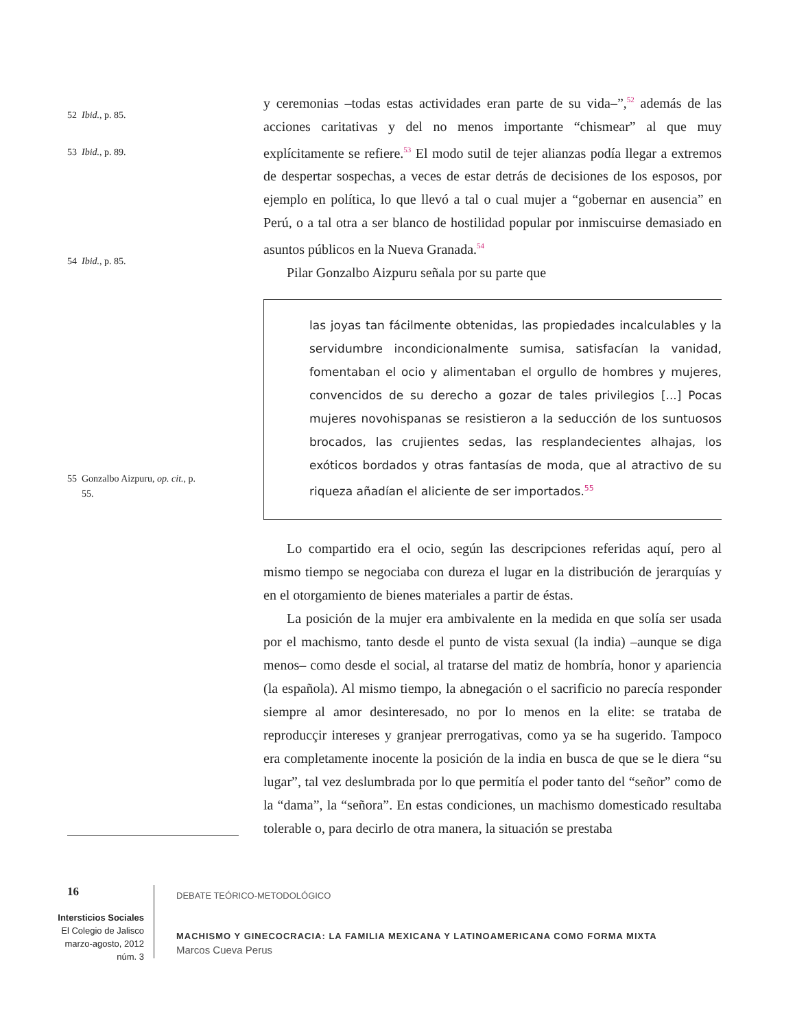52 Ibid., p. 85.
53 Ibid., p. 89.
54 Ibid., p. 85.
55 Gonzalbo Aizpuru, op. cit., p.
55.
y ceremonias –todas estas actividades eran parte de su vida–”,<sup>52</sup> además de las acciones caritativas y del no menos importante “chismear” al que muy explícitamente se refiere.<sup>53</sup> El modo sutil de tejer alianzas podía llegar a extremos de despertar sospechas, a veces de estar detrás de decisiones de los esposos, por ejemplo en política, lo que llevó a tal o cual mujer a “gobernar en ausencia” en Perú, o a tal otra a ser blanco de hostilidad popular por inmiscuirse demasiado en asuntos públicos en la Nueva Granada.<sup>54</sup>
Pilar Gonzalbo Aizpuru señala por su parte que
las joyas tan fácilmente obtenidas, las propiedades incalculables y la servidumbre incondicionalmente sumisa, satisfacían la vanidad, fomentaban el ocio y alimentaban el orgullo de hombres y mujeres, convencidos de su derecho a gozar de tales privilegios [...] Pocas mujeres novohispanas se resistieron a la seducción de los suntuosos brocados, las crujientes sedas, las resplandecientes alhajas, los exóticos bordados y otras fantasías de moda, que al atractivo de su riqueza añadían el aliciente de ser importados.<sup>55</sup>
Lo compartido era el ocio, según las descripciones referidas aquí, pero al mismo tiempo se negociaba con dureza el lugar en la distribución de jerarquías y en el otorgamiento de bienes materiales a partir de éstas.
La posición de la mujer era ambivalente en la medida en que solía ser usada por el machismo, tanto desde el punto de vista sexual (la india) –aunque se diga menos– como desde el social, al tratarse del matiz de hombría, honor y apariencia (la española). Al mismo tiempo, la abnegación o el sacrificio no parecía responder siempre al amor desinteresado, no por lo menos en la elite: se trataba de reproducçir intereses y granjear prerrogativas, como ya se ha sugerido. Tampoco era completamente inocente la posición de la india en busca de que se le diera “su lugar”, tal vez deslumbrada por lo que permitía el poder tanto del “señor” como de la “dama”, la “señora”. En estas condiciones, un machismo domesticado resultaba tolerable o, para decirlo de otra manera, la situación se prestaba
16
Intersticios Sociales
El Colegio de Jalisco
marzo-agosto, 2012
núm. 3
DEBATE TEÓRICO-METODOLÓGICO
MACHISMO Y GINECOCRACIA: LA FAMILIA MEXICANA Y LATINOAMERICANA COMO FORMA MIXTA
Marcos Cueva Perus